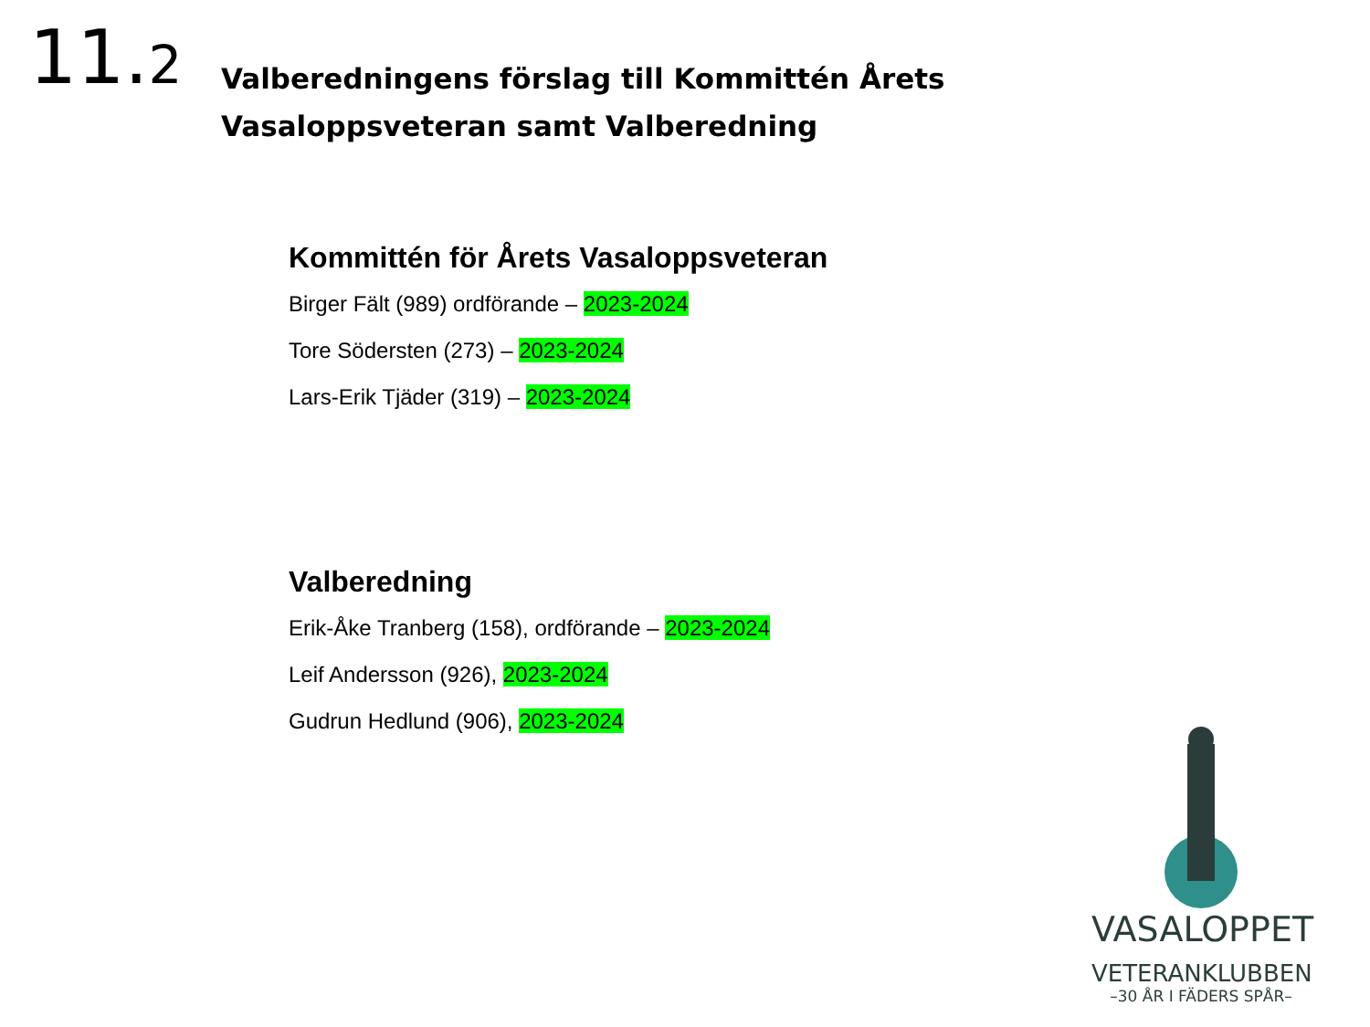11.2
Valberedningens förslag till Kommittén Årets Vasaloppsveteran samt Valberedning
Kommittén för Årets Vasaloppsveteran
Birger Fält (989) ordförande – 2023-2024
Tore Södersten (273) – 2023-2024
Lars-Erik Tjäder (319) – 2023-2024
Valberedning
Erik-Åke Tranberg (158), ordförande – 2023-2024
Leif Andersson (926), 2023-2024
Gudrun Hedlund (906), 2023-2024
VASALOPPET
VETERANKLUBBEN
–30 ÅR I FÄDERS SPÅR–